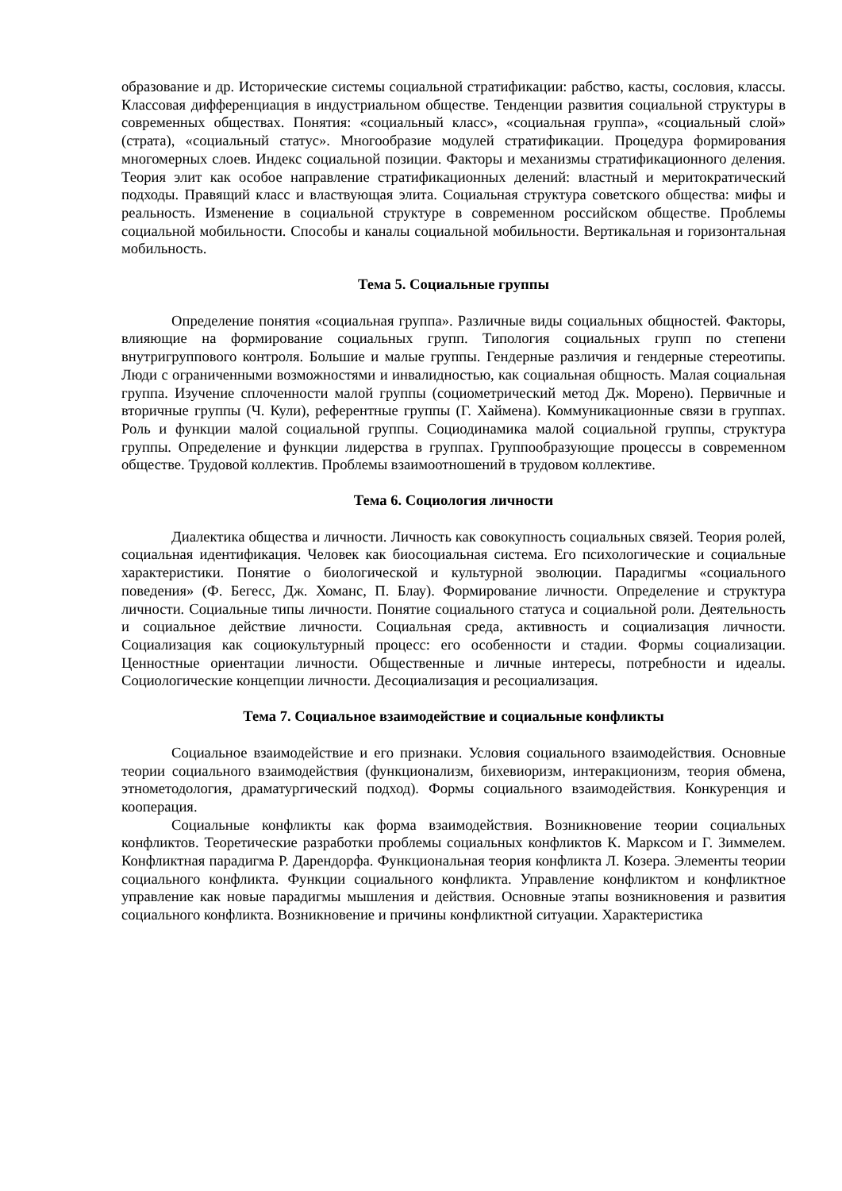образование и др. Исторические системы социальной стратификации: рабство, касты, сословия, классы. Классовая дифференциация в индустриальном обществе. Тенденции развития социальной структуры в современных обществах. Понятия: «социальный класс», «социальная группа», «социальный слой» (страта), «социальный статус». Многообразие модулей стратификации. Процедура формирования многомерных слоев. Индекс социальной позиции. Факторы и механизмы стратификационного деления. Теория элит как особое направление стратификационных делений: властный и меритократический подходы. Правящий класс и властвующая элита. Социальная структура советского общества: мифы и реальность. Изменение в социальной структуре в современном российском обществе. Проблемы социальной мобильности. Способы и каналы социальной мобильности. Вертикальная и горизонтальная мобильность.
Тема 5. Социальные группы
Определение понятия «социальная группа». Различные виды социальных общностей. Факторы, влияющие на формирование социальных групп. Типология социальных групп по степени внутригруппового контроля. Большие и малые группы. Гендерные различия и гендерные стереотипы. Люди с ограниченными возможностями и инвалидностью, как социальная общность. Малая социальная группа. Изучение сплоченности малой группы (социометрический метод Дж. Морено). Первичные и вторичные группы (Ч. Кули), референтные группы (Г. Хаймена). Коммуникационные связи в группах. Роль и функции малой социальной группы. Социодинамика малой социальной группы, структура группы. Определение и функции лидерства в группах. Группообразующие процессы в современном обществе. Трудовой коллектив. Проблемы взаимоотношений в трудовом коллективе.
Тема 6. Социология личности
Диалектика общества и личности. Личность как совокупность социальных связей. Теория ролей, социальная идентификация. Человек как биосоциальная система. Его психологические и социальные характеристики. Понятие о биологической и культурной эволюции. Парадигмы «социального поведения» (Ф. Бегесс, Дж. Хоманс, П. Блау). Формирование личности. Определение и структура личности. Социальные типы личности. Понятие социального статуса и социальной роли. Деятельность и социальное действие личности. Социальная среда, активность и социализация личности. Социализация как социокультурный процесс: его особенности и стадии. Формы социализации. Ценностные ориентации личности. Общественные и личные интересы, потребности и идеалы. Социологические концепции личности. Десоциализация и ресоциализация.
Тема 7. Социальное взаимодействие и социальные конфликты
Социальное взаимодействие и его признаки. Условия социального взаимодействия. Основные теории социального взаимодействия (функционализм, бихевиоризм, интеракционизм, теория обмена, этнометодология, драматургический подход). Формы социального взаимодействия. Конкуренция и кооперация.
Социальные конфликты как форма взаимодействия. Возникновение теории социальных конфликтов. Теоретические разработки проблемы социальных конфликтов К. Марксом и Г. Зиммелем. Конфликтная парадигма Р. Дарендорфа. Функциональная теория конфликта Л. Козера. Элементы теории социального конфликта. Функции социального конфликта. Управление конфликтом и конфликтное управление как новые парадигмы мышления и действия. Основные этапы возникновения и развития социального конфликта. Возникновение и причины конфликтной ситуации. Характеристика